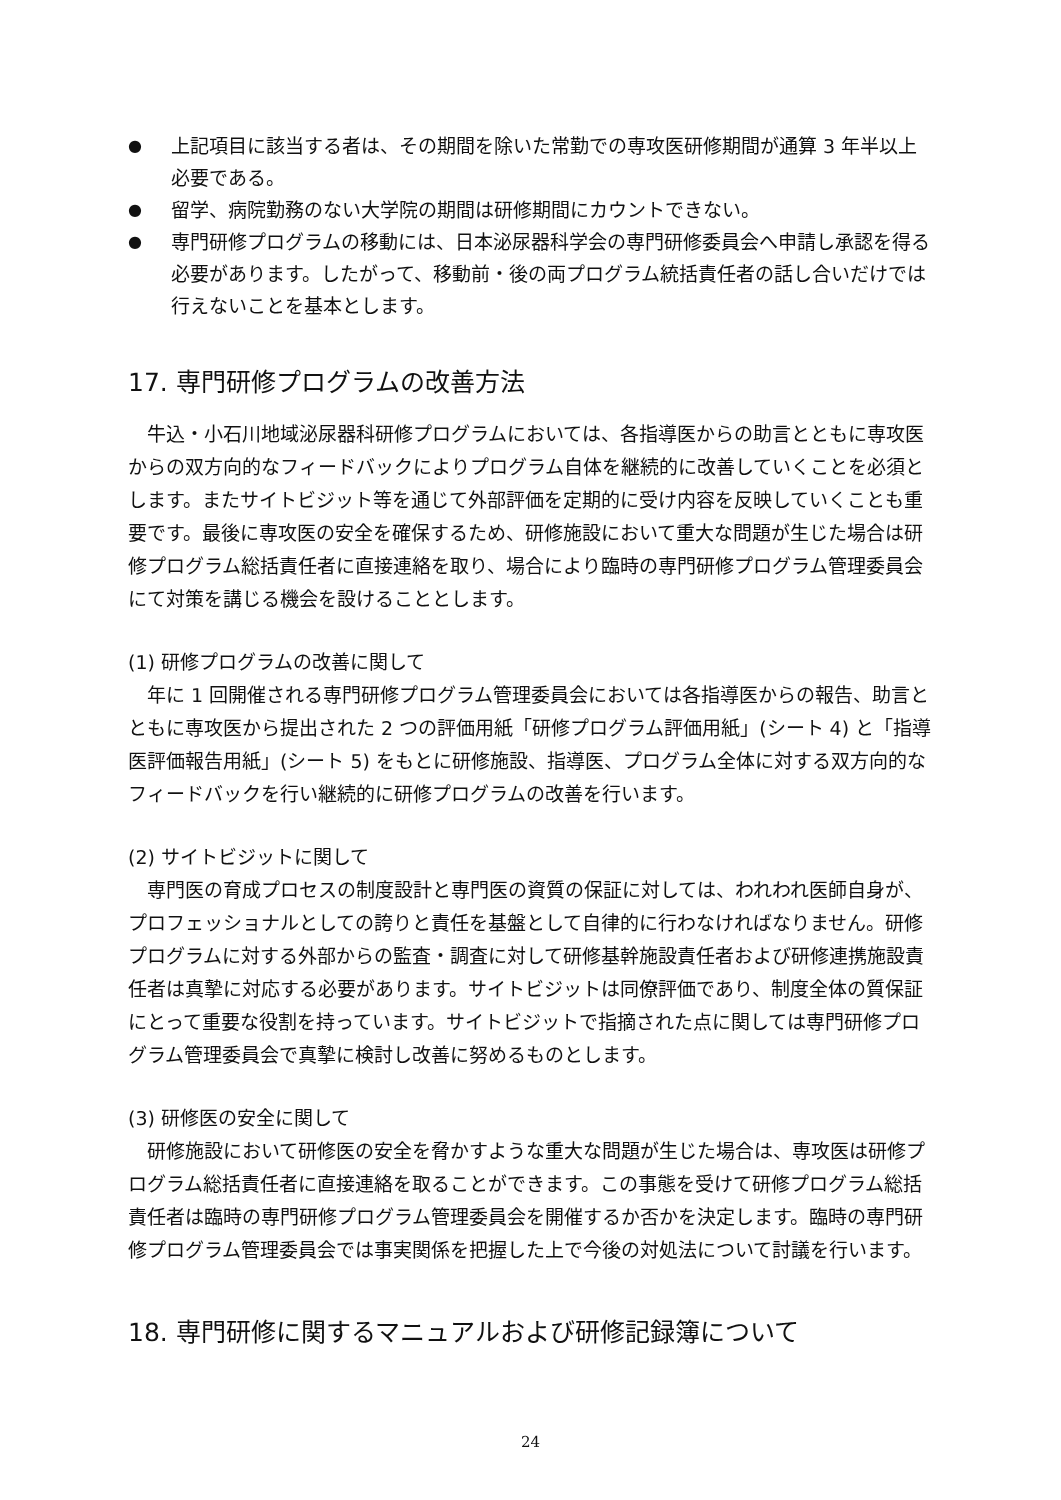● 上記項目に該当する者は、その期間を除いた常勤での専攻医研修期間が通算 3 年半以上必要である。
● 留学、病院勤務のない大学院の期間は研修期間にカウントできない。
● 専門研修プログラムの移動には、日本泌尿器科学会の専門研修委員会へ申請し承認を得る必要があります。したがって、移動前・後の両プログラム統括責任者の話し合いだけでは行えないことを基本とします。
17. 専門研修プログラムの改善方法
牛込・小石川地域泌尿器科研修プログラムにおいては、各指導医からの助言とともに専攻医からの双方向的なフィードバックによりプログラム自体を継続的に改善していくことを必須とします。またサイトビジット等を通じて外部評価を定期的に受け内容を反映していくことも重要です。最後に専攻医の安全を確保するため、研修施設において重大な問題が生じた場合は研修プログラム総括責任者に直接連絡を取り、場合により臨時の専門研修プログラム管理委員会にて対策を講じる機会を設けることとします。
(1) 研修プログラムの改善に関して
年に 1 回開催される専門研修プログラム管理委員会においては各指導医からの報告、助言とともに専攻医から提出された 2 つの評価用紙「研修プログラム評価用紙」(シート 4) と「指導医評価報告用紙」(シート 5) をもとに研修施設、指導医、プログラム全体に対する双方向的なフィードバックを行い継続的に研修プログラムの改善を行います。
(2) サイトビジットに関して
専門医の育成プロセスの制度設計と専門医の資質の保証に対しては、われわれ医師自身が、プロフェッショナルとしての誇りと責任を基盤として自律的に行わなければなりません。研修プログラムに対する外部からの監査・調査に対して研修基幹施設責任者および研修連携施設責任者は真摯に対応する必要があります。サイトビジットは同僚評価であり、制度全体の質保証にとって重要な役割を持っています。サイトビジットで指摘された点に関しては専門研修プログラム管理委員会で真摯に検討し改善に努めるものとします。
(3) 研修医の安全に関して
研修施設において研修医の安全を脅かすような重大な問題が生じた場合は、専攻医は研修プログラム総括責任者に直接連絡を取ることができます。この事態を受けて研修プログラム総括責任者は臨時の専門研修プログラム管理委員会を開催するか否かを決定します。臨時の専門研修プログラム管理委員会では事実関係を把握した上で今後の対処法について討議を行います。
18. 専門研修に関するマニュアルおよび研修記録簿について
24